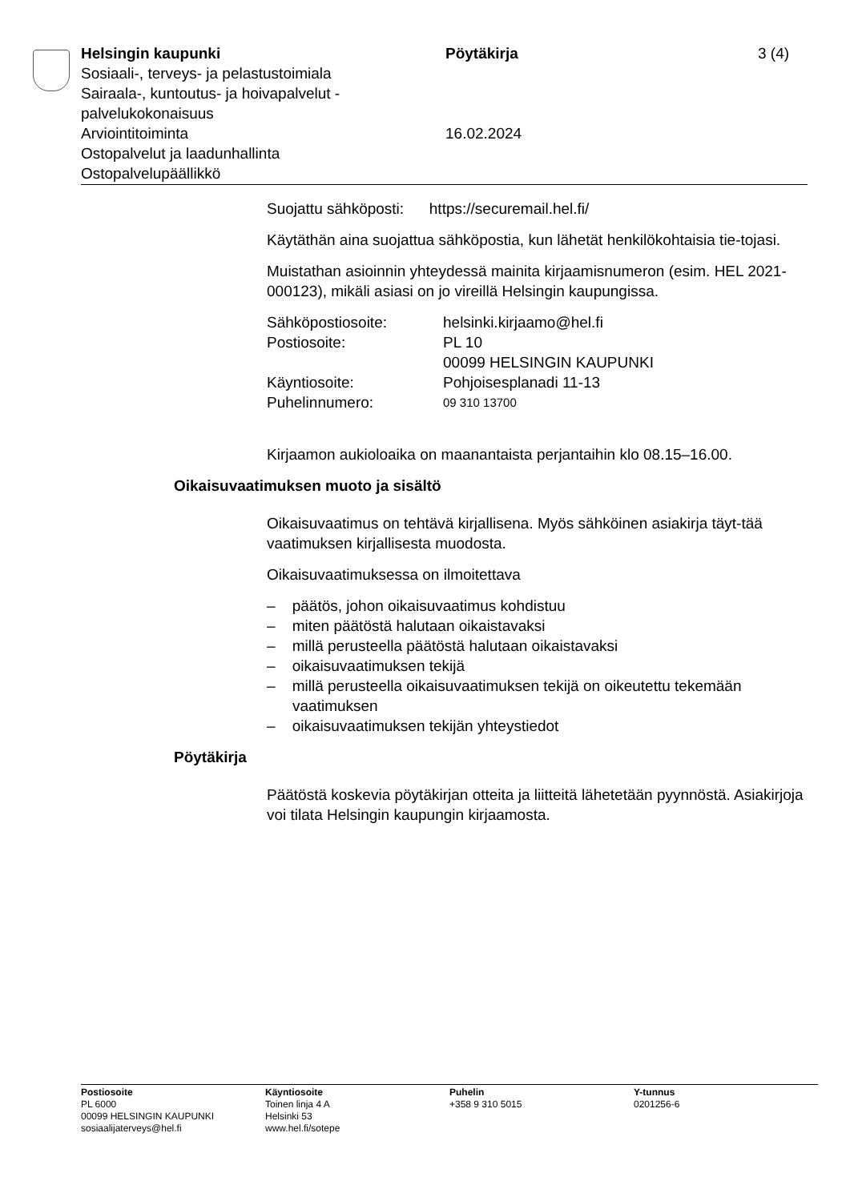Helsingin kaupunki
Sosiaali-, terveys- ja pelastustoimiala
Sairaala-, kuntoutus- ja hoivapalvelut - palvelukokonaisuus
Arviointitoiminta
Ostopalvelut ja laadunhallinta
Ostopalvelupäällikkö
Pöytäkirja
16.02.2024
3 (4)
Suojattu sähköposti: https://securemail.hel.fi/
Käytäthän aina suojattua sähköpostia, kun lähetät henkilökohtaisia tie-tojasi.
Muistathan asioinnin yhteydessä mainita kirjaamisnumeron (esim. HEL 2021-000123), mikäli asiasi on jo vireillä Helsingin kaupungissa.
| Sähköpostiosoite: | helsinki.kirjaamo@hel.fi |
| Postiosoite: | PL 10 00099 HELSINGIN KAUPUNKI |
| Käyntiosoite: | Pohjoisesplanadi 11-13 |
| Puhelinnumero: | 09 310 13700 |
Kirjaamon aukioloaika on maanantaista perjantaihin klo 08.15–16.00.
Oikaisuvaatimuksen muoto ja sisältö
Oikaisuvaatimus on tehtävä kirjallisena. Myös sähköinen asiakirja täyt-tää vaatimuksen kirjallisesta muodosta.
Oikaisuvaatimuksessa on ilmoitettava
– päätös, johon oikaisuvaatimus kohdistuu
– miten päätöstä halutaan oikaistavaksi
– millä perusteella päätöstä halutaan oikaistavaksi
– oikaisuvaatimuksen tekijä
– millä perusteella oikaisuvaatimuksen tekijä on oikeutettu tekemään vaatimuksen
– oikaisuvaatimuksen tekijän yhteystiedot
Pöytäkirja
Päätöstä koskevia pöytäkirjan otteita ja liitteitä lähetetään pyynnöstä. Asiakirjoja voi tilata Helsingin kaupungin kirjaamosta.
Postiosoite
PL 6000
00099 HELSINGIN KAUPUNKI
sosiaalijaterveys@hel.fi
Käyntiosoite
Toinen linja 4 A
Helsinki 53
www.hel.fi/sotepe
Puhelin
+358 9 310 5015
Y-tunnus
0201256-6